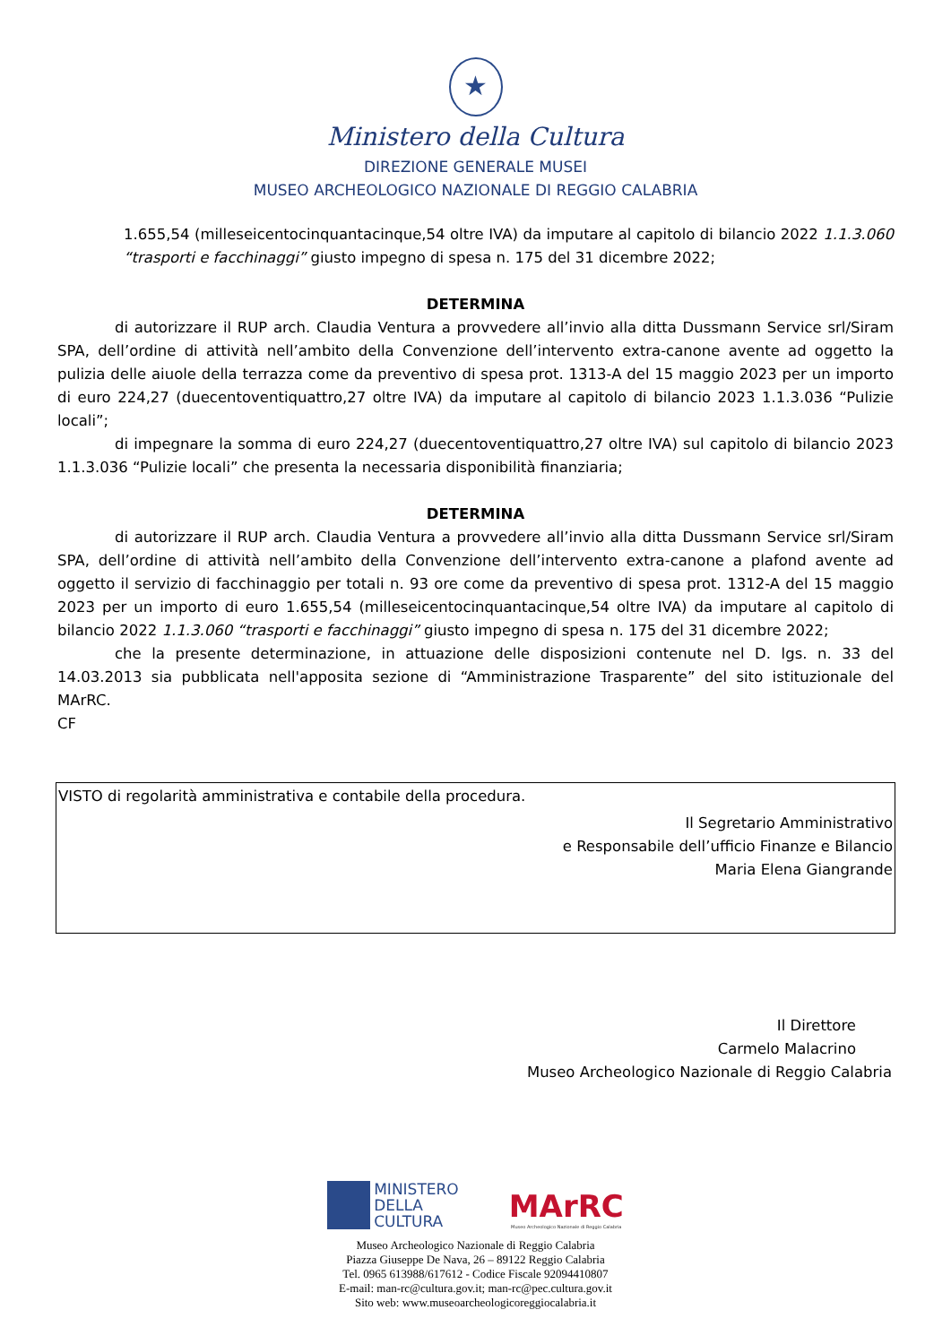★
Ministero della Cultura
DIREZIONE GENERALE MUSEI
MUSEO ARCHEOLOGICO NAZIONALE DI REGGIO CALABRIA
1.655,54 (milleseicentocinquantacinque,54 oltre IVA) da imputare al capitolo di bilancio 2022 1.1.3.060 “trasporti e facchinaggi” giusto impegno di spesa n. 175 del 31 dicembre 2022;
DETERMINA
di autorizzare il RUP arch. Claudia Ventura a provvedere all’invio alla ditta Dussmann Service srl/Siram SPA, dell’ordine di attività nell’ambito della Convenzione dell’intervento extra-canone avente ad oggetto la pulizia delle aiuole della terrazza come da preventivo di spesa prot. 1313-A del 15 maggio 2023 per un importo di euro 224,27 (duecentoventiquattro,27 oltre IVA) da imputare al capitolo di bilancio 2023 1.1.3.036 “Pulizie locali”;
di impegnare la somma di euro 224,27 (duecentoventiquattro,27 oltre IVA) sul capitolo di bilancio 2023 1.1.3.036 “Pulizie locali” che presenta la necessaria disponibilità finanziaria;
DETERMINA
di autorizzare il RUP arch. Claudia Ventura a provvedere all’invio alla ditta Dussmann Service srl/Siram SPA, dell’ordine di attività nell’ambito della Convenzione dell’intervento extra-canone a plafond avente ad oggetto il servizio di facchinaggio per totali n. 93 ore come da preventivo di spesa prot. 1312-A del 15 maggio 2023 per un importo di euro 1.655,54 (milleseicentocinquantacinque,54 oltre IVA) da imputare al capitolo di bilancio 2022 1.1.3.060 “trasporti e facchinaggi” giusto impegno di spesa n. 175 del 31 dicembre 2022;
che la presente determinazione, in attuazione delle disposizioni contenute nel D. lgs. n. 33 del 14.03.2013 sia pubblicata nell'apposita sezione di “Amministrazione Trasparente” del sito istituzionale del MArRC.
CF
VISTO di regolarità amministrativa e contabile della procedura.
Il Segretario Amministrativo
e Responsabile dell’ufficio Finanze e Bilancio
Maria Elena Giangrande
Il Direttore
Carmelo Malacrino
Museo Archeologico Nazionale di Reggio Calabria
MINISTERO
DELLA
CULTURA
MArRC
Museo Archeologico Nazionale di Reggio Calabria
Museo Archeologico Nazionale di Reggio Calabria
Piazza Giuseppe De Nava, 26 – 89122 Reggio Calabria
Tel. 0965 613988/617612 - Codice Fiscale 92094410807
E-mail: man-rc@cultura.gov.it; man-rc@pec.cultura.gov.it
Sito web: www.museoarcheologicoreggiocalabria.it